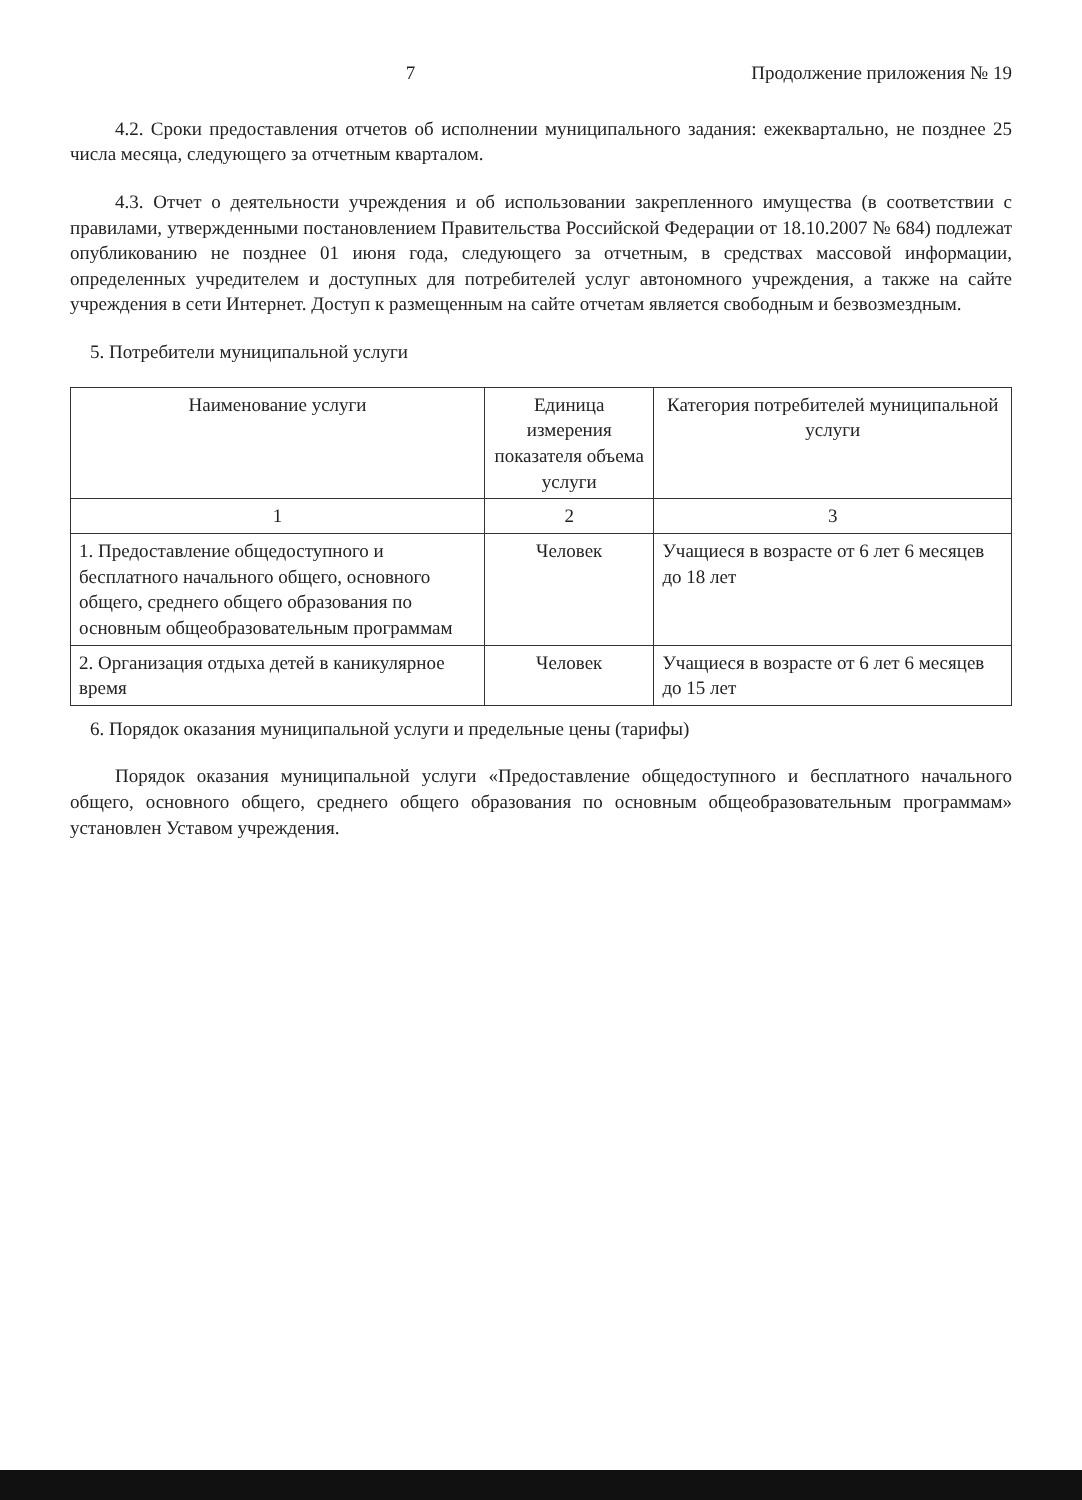7 Продолжение приложения № 19
4.2. Сроки предоставления отчетов об исполнении муниципального задания: ежеквартально, не позднее 25 числа месяца, следующего за отчетным кварталом.
4.3. Отчет о деятельности учреждения и об использовании закрепленного имущества (в соответствии с правилами, утвержденными постановлением Правительства Российской Федерации от 18.10.2007 № 684) подлежат опубликованию не позднее 01 июня года, следующего за отчетным, в средствах массовой информации, определенных учредителем и доступных для потребителей услуг автономного учреждения, а также на сайте учреждения в сети Интернет. Доступ к размещенным на сайте отчетам является свободным и безвозмездным.
5. Потребители муниципальной услуги
| Наименование услуги | Единица измерения показателя объема услуги | Категория потребителей муниципальной услуги |
| --- | --- | --- |
| 1 | 2 | 3 |
| 1. Предоставление общедоступного и бесплатного начального общего, основного общего, среднего общего образования по основным общеобразовательным программам | Человек | Учащиеся в возрасте от 6 лет 6 месяцев до 18 лет |
| 2. Организация отдыха детей в каникулярное время | Человек | Учащиеся в возрасте от 6 лет 6 месяцев до 15 лет |
6. Порядок оказания муниципальной услуги и предельные цены (тарифы)
Порядок оказания муниципальной услуги «Предоставление общедоступного и бесплатного начального общего, основного общего, среднего общего образования по основным общеобразовательным программам» установлен Уставом учреждения.